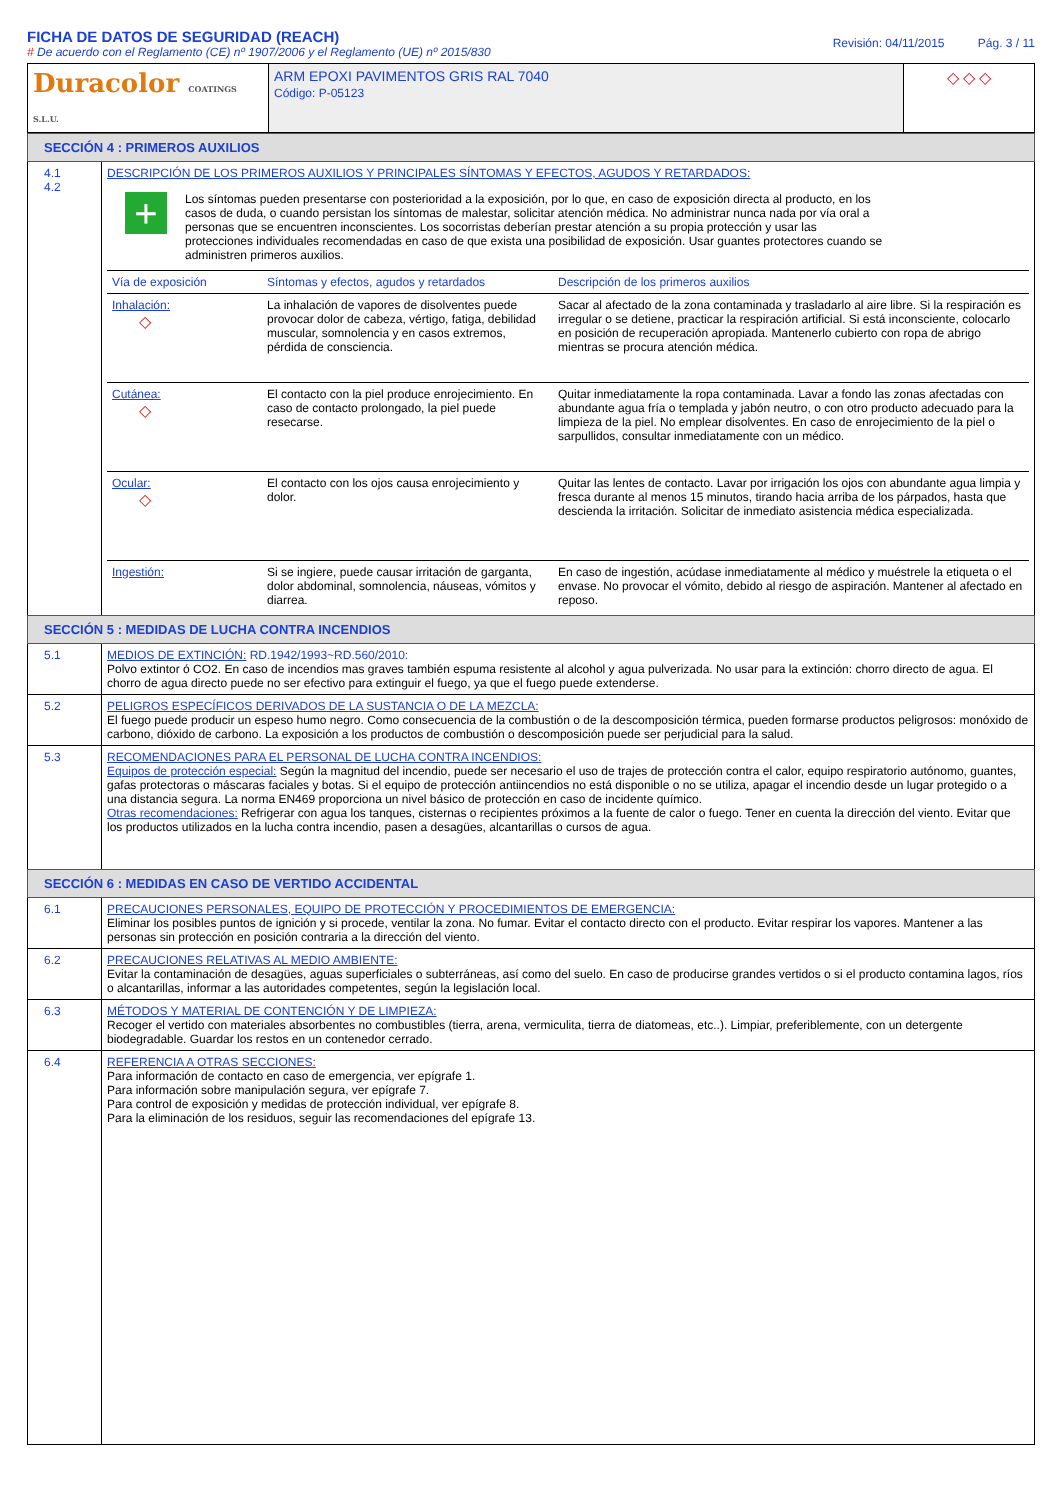FICHA DE DATOS DE SEGURIDAD (REACH)
# De acuerdo con el Reglamento (CE) nº 1907/2006 y el Reglamento (UE) nº 2015/830
Revisión: 04/11/2015 Pág. 3 / 11
| Duracolor COATINGS S.L.U. | ARM EPOXI PAVIMENTOS GRIS RAL 7040 Código: P-05123 | ◇ ◇ ◇ |
SECCIÓN 4 : PRIMEROS AUXILIOS
| 4.1 4.2 | DESCRIPCIÓN DE LOS PRIMEROS AUXILIOS Y PRINCIPALES SÍNTOMAS Y EFECTOS, AGUDOS Y RETARDADOS: + Los síntomas pueden presentarse con posterioridad a la exposición, por lo que, en caso de exposición directa al producto, en los casos de duda, o cuando persistan los síntomas de malestar, solicitar atención médica. No administrar nunca nada por vía oral a personas que se encuentren inconscientes. Los socorristas deberían prestar atención a su propia protección y usar las protecciones individuales recomendadas en caso de que exista una posibilidad de exposición. Usar guantes protectores cuando se administren primeros auxilios. / Vía de exposición / Síntomas y efectos, agudos y retardados / Descripción de los primeros auxilios / / Inhalación: ◇ / La inhalación de vapores de disolventes puede provocar dolor de cabeza, vértigo, fatiga, debilidad muscular, somnolencia y en casos extremos, pérdida de consciencia. / Sacar al afectado de la zona contaminada y trasladarlo al aire libre. Si la respiración es irregular o se detiene, practicar la respiración artificial. Si está inconsciente, colocarlo en posición de recuperación apropiada. Mantenerlo cubierto con ropa de abrigo mientras se procura atención médica. / / Cutánea: ◇ / El contacto con la piel produce enrojecimiento. En caso de contacto prolongado, la piel puede resecarse. / Quitar inmediatamente la ropa contaminada. Lavar a fondo las zonas afectadas con abundante agua fría o templada y jabón neutro, o con otro producto adecuado para la limpieza de la piel. No emplear disolventes. En caso de enrojecimiento de la piel o sarpullidos, consultar inmediatamente con un médico. / / Ocular: ◇ / El contacto con los ojos causa enrojecimiento y dolor. / Quitar las lentes de contacto. Lavar por irrigación los ojos con abundante agua limpia y fresca durante al menos 15 minutos, tirando hacia arriba de los párpados, hasta que descienda la irritación. Solicitar de inmediato asistencia médica especializada. / / Ingestión: / Si se ingiere, puede causar irritación de garganta, dolor abdominal, somnolencia, náuseas, vómitos y diarrea. / En caso de ingestión, acúdase inmediatamente al médico y muéstrele la etiqueta o el envase. No provocar el vómito, debido al riesgo de aspiración. Mantener al afectado en reposo. / |
SECCIÓN 5 : MEDIDAS DE LUCHA CONTRA INCENDIOS
| 5.1 | MEDIOS DE EXTINCIÓN: RD.1942/1993~RD.560/2010: Polvo extintor ó CO2. En caso de incendios mas graves también espuma resistente al alcohol y agua pulverizada. No usar para la extinción: chorro directo de agua. El chorro de agua directo puede no ser efectivo para extinguir el fuego, ya que el fuego puede extenderse. |
| 5.2 | PELIGROS ESPECÍFICOS DERIVADOS DE LA SUSTANCIA O DE LA MEZCLA: El fuego puede producir un espeso humo negro. Como consecuencia de la combustión o de la descomposición térmica, pueden formarse productos peligrosos: monóxido de carbono, dióxido de carbono. La exposición a los productos de combustión o descomposición puede ser perjudicial para la salud. |
| 5.3 | RECOMENDACIONES PARA EL PERSONAL DE LUCHA CONTRA INCENDIOS: Equipos de protección especial: Según la magnitud del incendio, puede ser necesario el uso de trajes de protección contra el calor, equipo respiratorio autónomo, guantes, gafas protectoras o máscaras faciales y botas. Si el equipo de protección antiincendios no está disponible o no se utiliza, apagar el incendio desde un lugar protegido o a una distancia segura. La norma EN469 proporciona un nivel básico de protección en caso de incidente químico. Otras recomendaciones: Refrigerar con agua los tanques, cisternas o recipientes próximos a la fuente de calor o fuego. Tener en cuenta la dirección del viento. Evitar que los productos utilizados en la lucha contra incendio, pasen a desagües, alcantarillas o cursos de agua. |
SECCIÓN 6 : MEDIDAS EN CASO DE VERTIDO ACCIDENTAL
| 6.1 | PRECAUCIONES PERSONALES, EQUIPO DE PROTECCIÓN Y PROCEDIMIENTOS DE EMERGENCIA: Eliminar los posibles puntos de ignición y si procede, ventilar la zona. No fumar. Evitar el contacto directo con el producto. Evitar respirar los vapores. Mantener a las personas sin protección en posición contraria a la dirección del viento. |
| 6.2 | PRECAUCIONES RELATIVAS AL MEDIO AMBIENTE: Evitar la contaminación de desagües, aguas superficiales o subterráneas, así como del suelo. En caso de producirse grandes vertidos o si el producto contamina lagos, ríos o alcantarillas, informar a las autoridades competentes, según la legislación local. |
| 6.3 | MÉTODOS Y MATERIAL DE CONTENCIÓN Y DE LIMPIEZA: Recoger el vertido con materiales absorbentes no combustibles (tierra, arena, vermiculita, tierra de diatomeas, etc..). Limpiar, preferiblemente, con un detergente biodegradable. Guardar los restos en un contenedor cerrado. |
| 6.4 | REFERENCIA A OTRAS SECCIONES: Para información de contacto en caso de emergencia, ver epígrafe 1. Para información sobre manipulación segura, ver epígrafe 7. Para control de exposición y medidas de protección individual, ver epígrafe 8. Para la eliminación de los residuos, seguir las recomendaciones del epígrafe 13. |